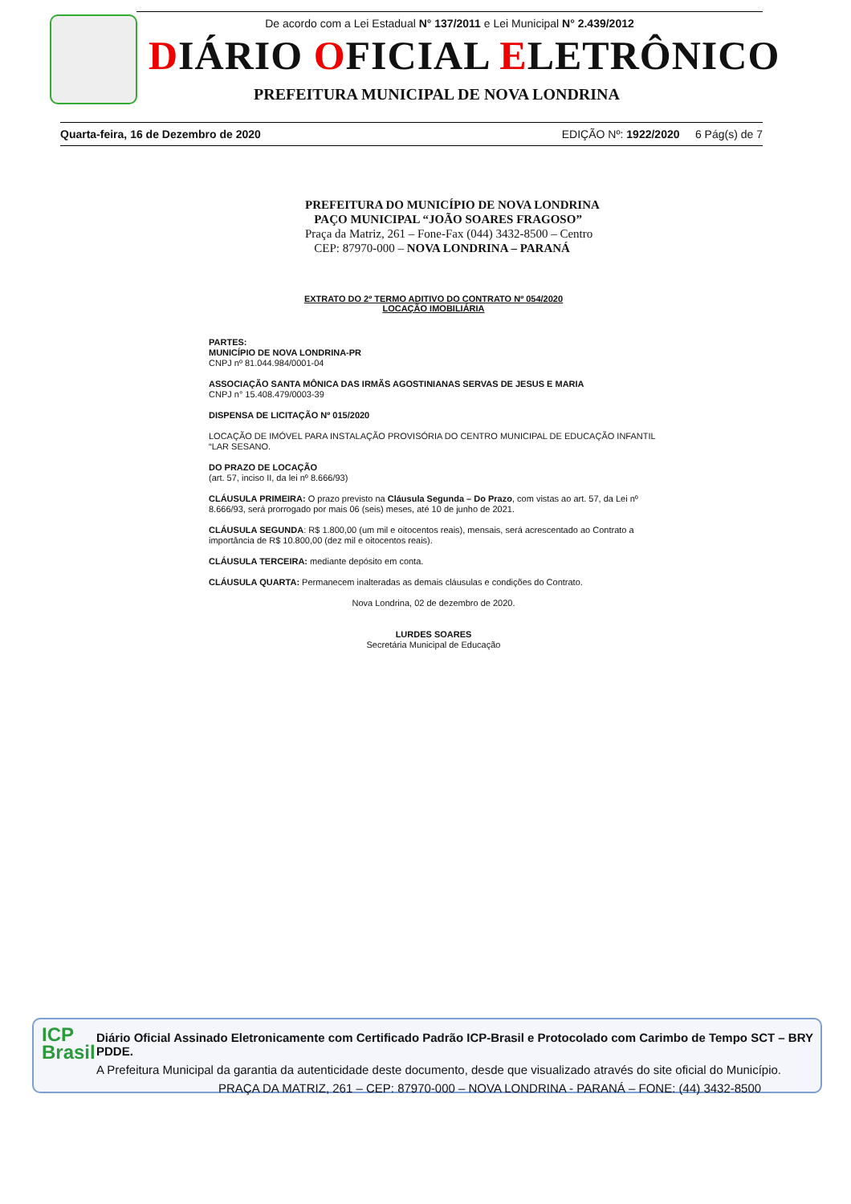De acordo com a Lei Estadual N° 137/2011 e Lei Municipal N° 2.439/2012
DIÁRIO OFICIAL ELETRÔNICO
PREFEITURA MUNICIPAL DE NOVA LONDRINA
Quarta-feira, 16 de Dezembro de 2020 EDIÇÃO Nº: 1922/2020 6 Pág(s) de 7
PREFEITURA DO MUNICÍPIO DE NOVA LONDRINA
PAÇO MUNICIPAL “JOÃO SOARES FRAGOSO”
Praça da Matriz, 261 – Fone-Fax (044) 3432-8500 – Centro
CEP: 87970-000 – NOVA LONDRINA – PARANÁ
EXTRATO DO 2º TERMO ADITIVO DO CONTRATO Nº 054/2020
LOCAÇÃO IMOBILIÁRIA
PARTES:
MUNICÍPIO DE NOVA LONDRINA-PR
CNPJ nº 81.044.984/0001-04
ASSOCIAÇÃO SANTA MÔNICA DAS IRMÃS AGOSTINIANAS SERVAS DE JESUS E MARIA
CNPJ n° 15.408.479/0003-39
DISPENSA DE LICITAÇÃO Nº 015/2020
LOCAÇÃO DE IMÓVEL PARA INSTALAÇÃO PROVISÓRIA DO CENTRO MUNICIPAL DE EDUCAÇÃO INFANTIL “LAR SESANO.
DO PRAZO DE LOCAÇÃO
(art. 57, inciso II, da lei nº 8.666/93)
CLÁUSULA PRIMEIRA: O prazo previsto na Cláusula Segunda – Do Prazo, com vistas ao art. 57, da Lei nº 8.666/93, será prorrogado por mais 06 (seis) meses, até 10 de junho de 2021.
CLÁUSULA SEGUNDA: R$ 1.800,00 (um mil e oitocentos reais), mensais, será acrescentado ao Contrato a importância de R$ 10.800,00 (dez mil e oitocentos reais).
CLÁUSULA TERCEIRA: mediante depósito em conta.
CLÁUSULA QUARTA: Permanecem inalteradas as demais cláusulas e condições do Contrato.
Nova Londrina, 02 de dezembro de 2020.
LURDES SOARES
Secretária Municipal de Educação
ICP
Brasil
Diário Oficial Assinado Eletronicamente com Certificado Padrão ICP-Brasil e Protocolado com Carimbo de Tempo SCT – BRY PDDE.
A Prefeitura Municipal da garantia da autenticidade deste documento, desde que visualizado através do site oficial do Município.
PRAÇA DA MATRIZ, 261 – CEP: 87970-000 – NOVA LONDRINA - PARANÁ – FONE: (44) 3432-8500